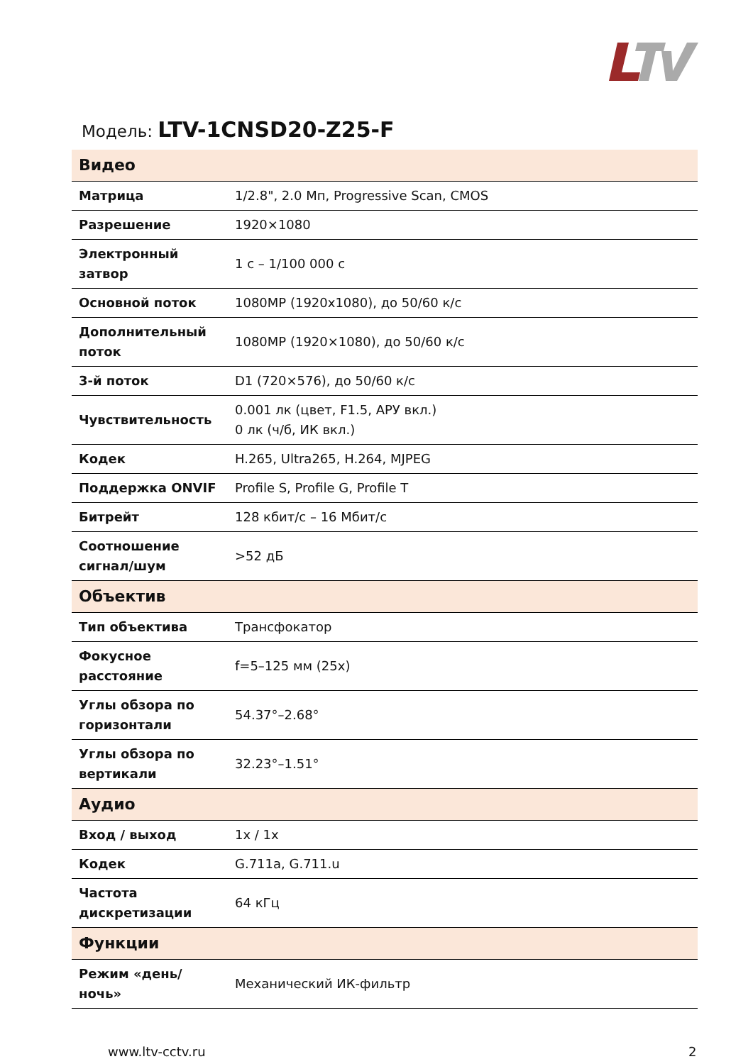Модель: LTV-1CNSD20-Z25-F
| Видео | |
| --- | --- |
| Матрица | 1/2.8", 2.0 Мп, Progressive Scan, CMOS |
| Разрешение | 1920×1080 |
| Электронный затвор | 1 с – 1/100 000 с |
| Основной поток | 1080MP (1920x1080), до 50/60 к/с |
| Дополнительный поток | 1080MP (1920×1080), до 50/60 к/с |
| 3-й поток | D1 (720×576), до 50/60 к/с |
| Чувствительность | 0.001 лк (цвет, F1.5, АРУ вкл.) 0 лк (ч/б, ИК вкл.) |
| Кодек | H.265, Ultra265, H.264, MJPEG |
| Поддержка ONVIF | Profile S, Profile G, Profile T |
| Битрейт | 128 кбит/с – 16 Мбит/с |
| Соотношение сигнал/шум | >52 дБ |
| Объектив | |
| Тип объектива | Трансфокатор |
| Фокусное расстояние | f=5–125 мм (25x) |
| Углы обзора по горизонтали | 54.37°–2.68° |
| Углы обзора по вертикали | 32.23°–1.51° |
| Аудио | |
| Вход / выход | 1x / 1x |
| Кодек | G.711a, G.711.u |
| Частота дискретизации | 64 кГц |
| Функции | |
| Режим «день/ночь» | Механический ИК-фильтр |
www.ltv-cctv.ru 2